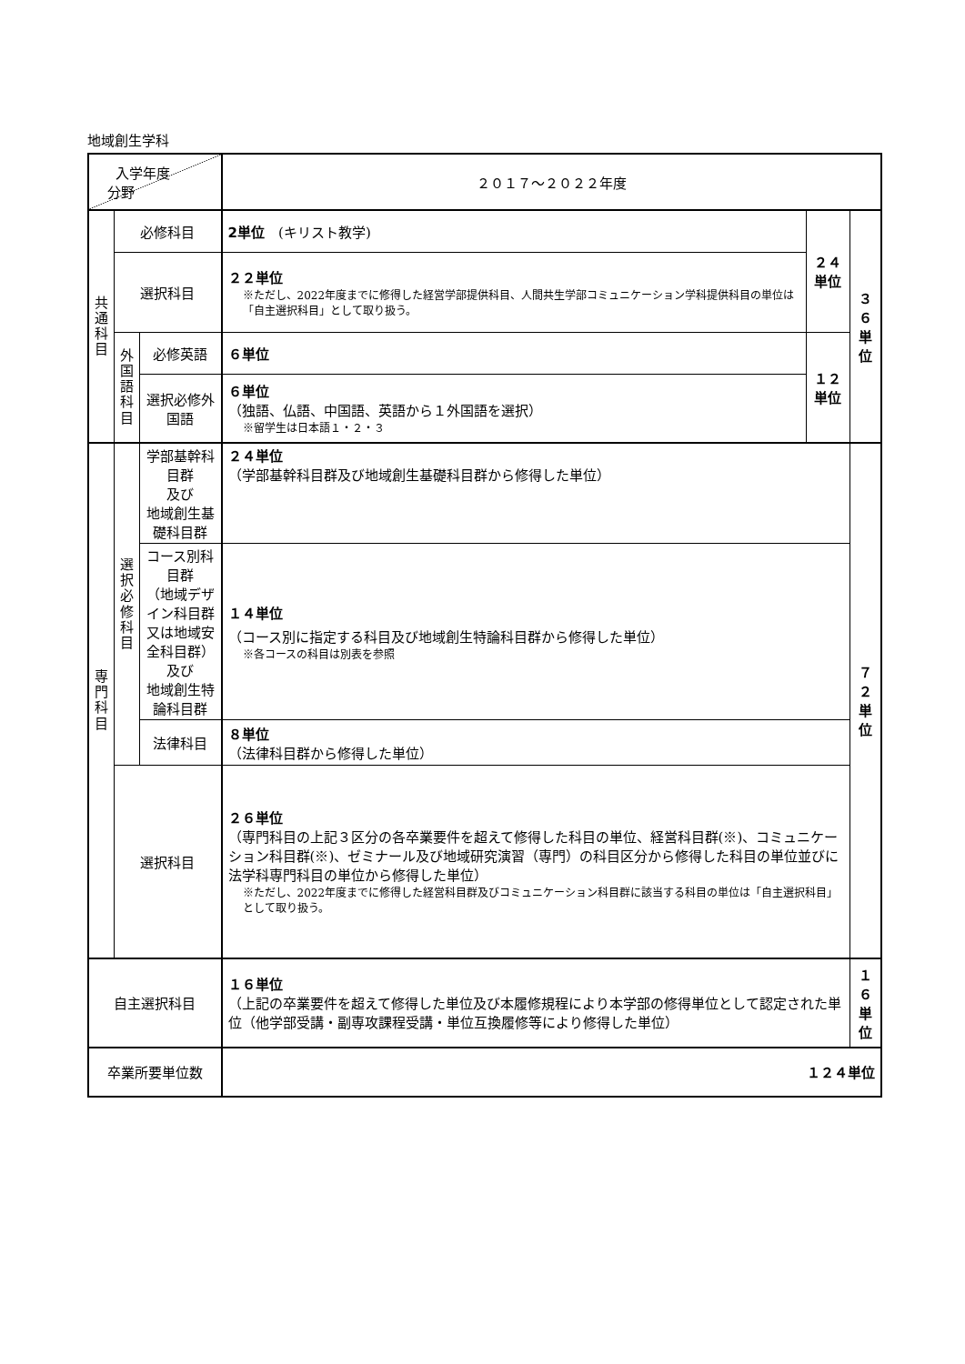地域創生学科
| 入学年度 分野 | | | ２０１７～２０２２年度 | | |
| 共 通 科 目 | 必修科目 | | 2単位 (キリスト教学) | ２４ 単位 | ３６ 単位 |
| | 選択科目 | | ２２単位 ※ただし、2022年度までに修得した経営学部提供科目、人間共生学部コミュニケーション学科提供科目の単位は「自主選択科目」として取り扱う。 | | |
| | 外 国 語 科 目 | 必修英語 | ６単位 | １２ 単位 | |
| | | 選択必修外国語 | ６単位 （独語、仏語、中国語、英語から１外国語を選択） ※留学生は日本語１・２・３ | | |
| 専 門 科 目 | 選 択 必 修 科 目 | 学部基幹科目群 及び 地域創生基礎科目群 | ２４単位 （学部基幹科目群及び地域創生基礎科目群から修得した単位） | | ７２ 単位 |
| | | コース別科目群 （地域デザイン科目群 又は地域安全科目群） 及び 地域創生特論科目群 | １４単位 （コース別に指定する科目及び地域創生特論科目群から修得した単位） ※各コースの科目は別表を参照 | | |
| | | 法律科目 | ８単位 （法律科目群から修得した単位） | | |
| | 選択科目 | | ２６単位 （専門科目の上記３区分の各卒業要件を超えて修得した科目の単位、経営科目群(※)、コミュニケーション科目群(※)、ゼミナール及び地域研究演習（専門）の科目区分から修得した科目の単位並びに法学科専門科目の単位から修得した単位） ※ただし、2022年度までに修得した経営科目群及びコミュニケーション科目群に該当する科目の単位は「自主選択科目」として取り扱う。 | | |
| 自主選択科目 | | | １６単位 （上記の卒業要件を超えて修得した単位及び本履修規程により本学部の修得単位として認定された単位（他学部受講・副専攻課程受講・単位互換履修等により修得した単位） | | １６ 単位 |
| 卒業所要単位数 | | | １２４単位 | | |